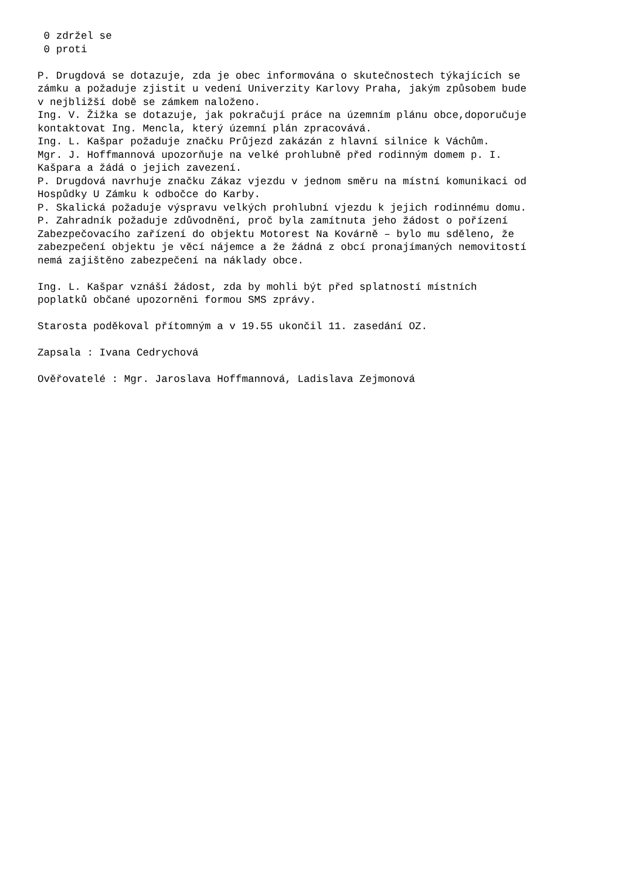0 zdržel se 0 proti P. Drugdová se dotazuje, zda je obec informována o skutečnostech týkajících se zámku a požaduje zjistit u vedení Univerzity Karlovy Praha, jakým způsobem bude v nejbližší době se zámkem naloženo. Ing. V. Žižka se dotazuje, jak pokračují práce na územním plánu obce,doporučuje kontaktovat Ing. Mencla, který územní plán zpracovává. Ing. L. Kašpar požaduje značku Průjezd zakázán z hlavní silnice k Váchům. Mgr. J. Hoffmannová upozorňuje na velké prohlubně před rodinným domem p. I. Kašpara a žádá o jejich zavezení. P. Drugdová navrhuje značku Zákaz vjezdu v jednom směru na místní komunikaci od Hospůdky U Zámku k odbočce do Karby. P. Skalická požaduje výspravu velkých prohlubní vjezdu k jejich rodinnému domu. P. Zahradník požaduje zdůvodnění, proč byla zamítnuta jeho žádost o pořízení Zabezpečovacího zařízení do objektu Motorest Na Kovárně – bylo mu sděleno, že zabezpečení objektu je věcí nájemce a že žádná z obcí pronajímaných nemovitostí nemá zajištěno zabezpečení na náklady obce. Ing. L. Kašpar vznáší žádost, zda by mohli být před splatností místních poplatků občané upozorněni formou SMS zprávy. Starosta poděkoval přítomným a v 19.55 ukončil 11. zasedání OZ. Zapsala : Ivana Cedrychová Ověřovatelé : Mgr. Jaroslava Hoffmannová, Ladislava Zejmonová